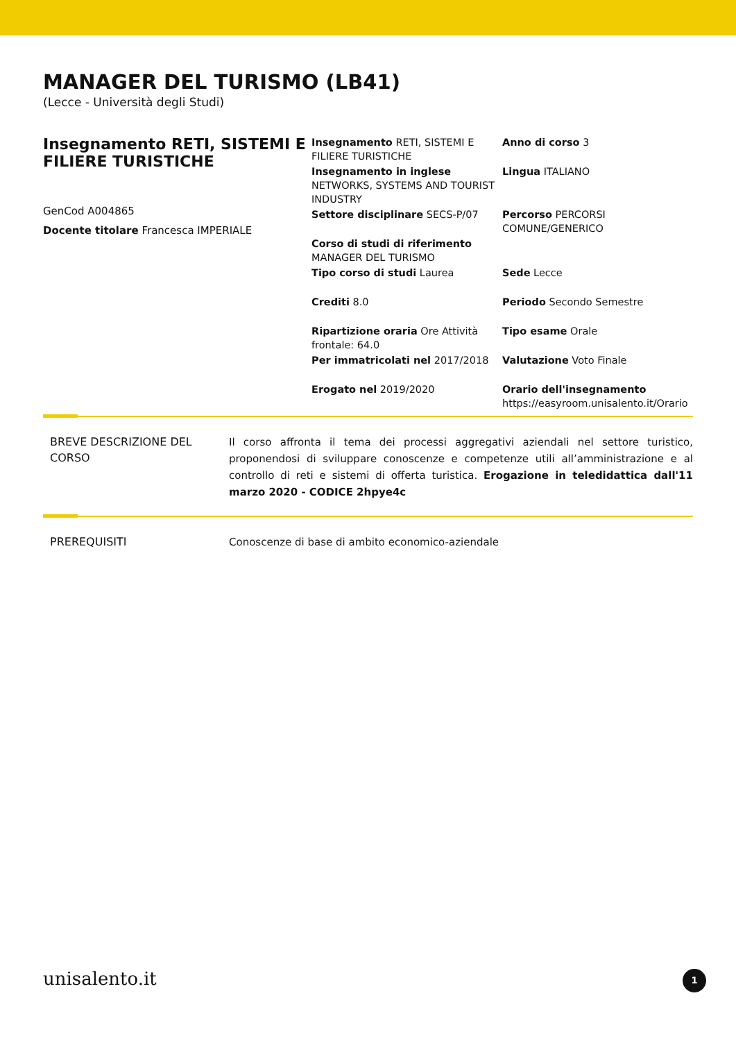MANAGER DEL TURISMO (LB41)
(Lecce - Università degli Studi)
Insegnamento RETI, SISTEMI E FILIERE TURISTICHE
GenCod A004865
Docente titolare Francesca IMPERIALE
Insegnamento RETI, SISTEMI E FILIERE TURISTICHE
Anno di corso 3
Insegnamento in inglese NETWORKS, SYSTEMS AND TOURIST INDUSTRY
Lingua ITALIANO
Settore disciplinare SECS-P/07
Percorso PERCORSI COMUNE/GENERICO
Corso di studi di riferimento MANAGER DEL TURISMO
Tipo corso di studi Laurea
Sede Lecce
Crediti 8.0
Periodo Secondo Semestre
Ripartizione oraria Ore Attività frontale: 64.0
Tipo esame Orale
Per immatricolati nel 2017/2018
Valutazione Voto Finale
Erogato nel 2019/2020
Orario dell'insegnamento https://easyroom.unisalento.it/Orario
BREVE DESCRIZIONE DEL CORSO
Il corso affronta il tema dei processi aggregativi aziendali nel settore turistico, proponendosi di sviluppare conoscenze e competenze utili all’amministrazione e al controllo di reti e sistemi di offerta turistica. Erogazione in teledidattica dall'11 marzo 2020 - CODICE 2hpye4c
PREREQUISITI
Conoscenze di base di ambito economico-aziendale
unisalento.it 1